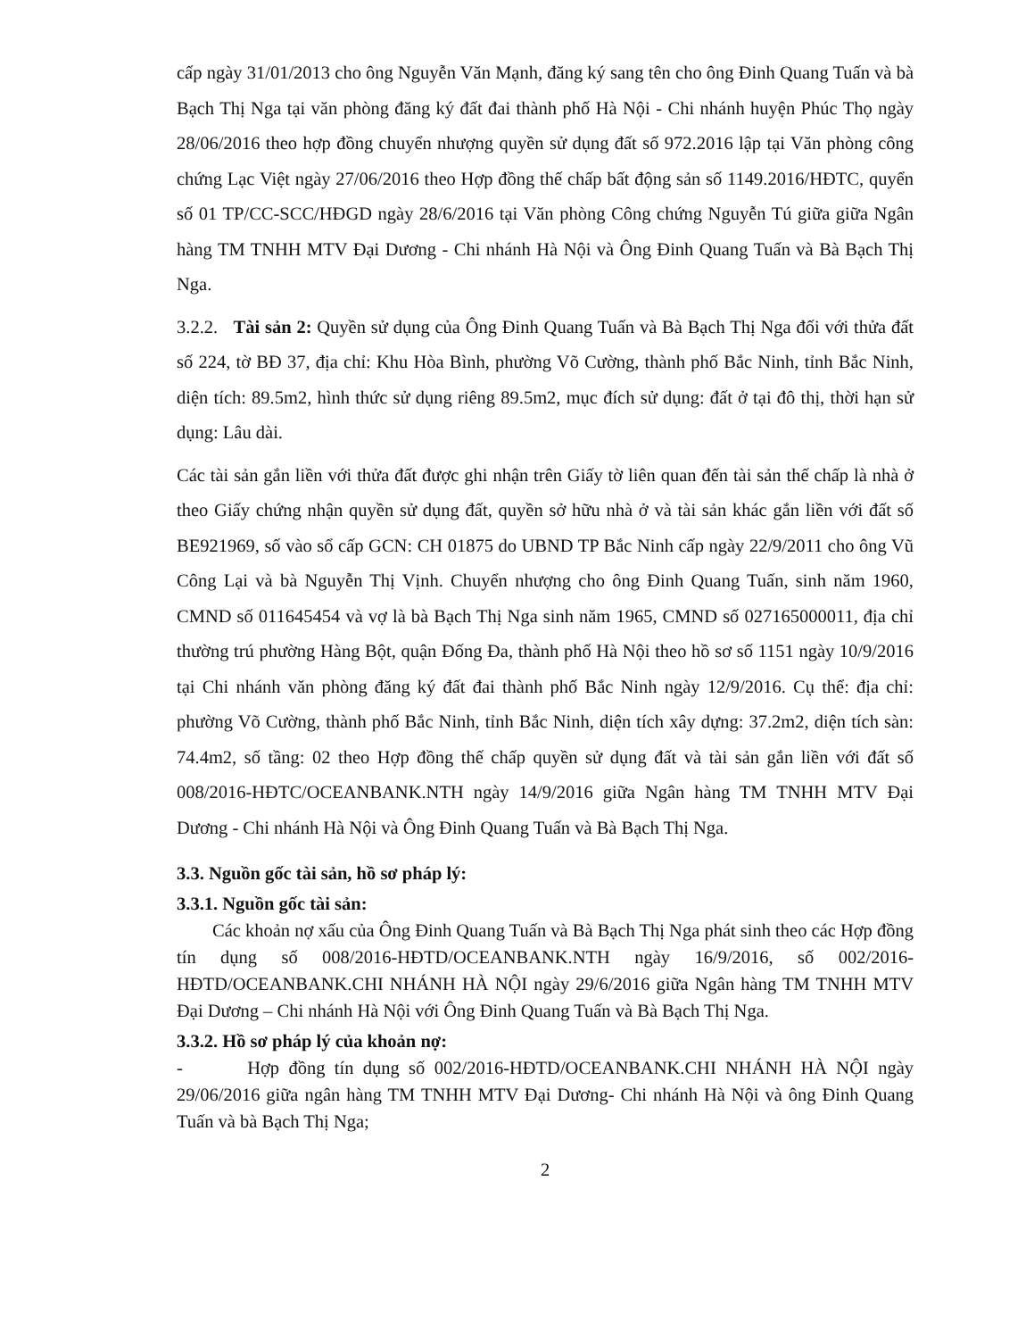cấp ngày 31/01/2013 cho ông Nguyễn Văn Mạnh, đăng ký sang tên cho ông Đinh Quang Tuấn và bà Bạch Thị Nga tại văn phòng đăng ký đất đai thành phố Hà Nội - Chi nhánh huyện Phúc Thọ ngày 28/06/2016 theo hợp đồng chuyển nhượng quyền sử dụng đất số 972.2016 lập tại Văn phòng công chứng Lạc Việt ngày 27/06/2016 theo Hợp đồng thế chấp bất động sản số 1149.2016/HĐTC, quyển số 01 TP/CC-SCC/HĐGD ngày 28/6/2016 tại Văn phòng Công chứng Nguyễn Tú giữa giữa Ngân hàng TM TNHH MTV Đại Dương - Chi nhánh Hà Nội và Ông Đinh Quang Tuấn và Bà Bạch Thị Nga.
3.2.2. Tài sản 2: Quyền sử dụng của Ông Đinh Quang Tuấn và Bà Bạch Thị Nga đối với thửa đất số 224, tờ BĐ 37, địa chỉ: Khu Hòa Bình, phường Võ Cường, thành phố Bắc Ninh, tỉnh Bắc Ninh, diện tích: 89.5m2, hình thức sử dụng riêng 89.5m2, mục đích sử dụng: đất ở tại đô thị, thời hạn sử dụng: Lâu dài.
Các tài sản gắn liền với thửa đất được ghi nhận trên Giấy tờ liên quan đến tài sản thế chấp là nhà ở theo Giấy chứng nhận quyền sử dụng đất, quyền sở hữu nhà ở và tài sản khác gắn liền với đất số BE921969, số vào sổ cấp GCN: CH 01875 do UBND TP Bắc Ninh cấp ngày 22/9/2011 cho ông Vũ Công Lại và bà Nguyễn Thị Vịnh. Chuyển nhượng cho ông Đinh Quang Tuấn, sinh năm 1960, CMND số 011645454 và vợ là bà Bạch Thị Nga sinh năm 1965, CMND số 027165000011, địa chỉ thường trú phường Hàng Bột, quận Đống Đa, thành phố Hà Nội theo hồ sơ số 1151 ngày 10/9/2016 tại Chi nhánh văn phòng đăng ký đất đai thành phố Bắc Ninh ngày 12/9/2016. Cụ thể: địa chỉ: phường Võ Cường, thành phố Bắc Ninh, tỉnh Bắc Ninh, diện tích xây dựng: 37.2m2, diện tích sàn: 74.4m2, số tầng: 02 theo Hợp đồng thế chấp quyền sử dụng đất và tài sản gắn liền với đất số 008/2016-HĐTC/OCEANBANK.NTH ngày 14/9/2016 giữa Ngân hàng TM TNHH MTV Đại Dương - Chi nhánh Hà Nội và Ông Đinh Quang Tuấn và Bà Bạch Thị Nga.
3.3. Nguồn gốc tài sản, hồ sơ pháp lý:
3.3.1. Nguồn gốc tài sản:
Các khoản nợ xấu của Ông Đinh Quang Tuấn và Bà Bạch Thị Nga phát sinh theo các Hợp đồng tín dụng số 008/2016-HĐTD/OCEANBANK.NTH ngày 16/9/2016, số 002/2016-HĐTD/OCEANBANK.CHI NHÁNH HÀ NỘI ngày 29/6/2016 giữa Ngân hàng TM TNHH MTV Đại Dương – Chi nhánh Hà Nội với Ông Đinh Quang Tuấn và Bà Bạch Thị Nga.
3.3.2. Hồ sơ pháp lý của khoản nợ:
- Hợp đồng tín dụng số 002/2016-HĐTD/OCEANBANK.CHI NHÁNH HÀ NỘI ngày 29/06/2016 giữa ngân hàng TM TNHH MTV Đại Dương- Chi nhánh Hà Nội và ông Đinh Quang Tuấn và bà Bạch Thị Nga;
2